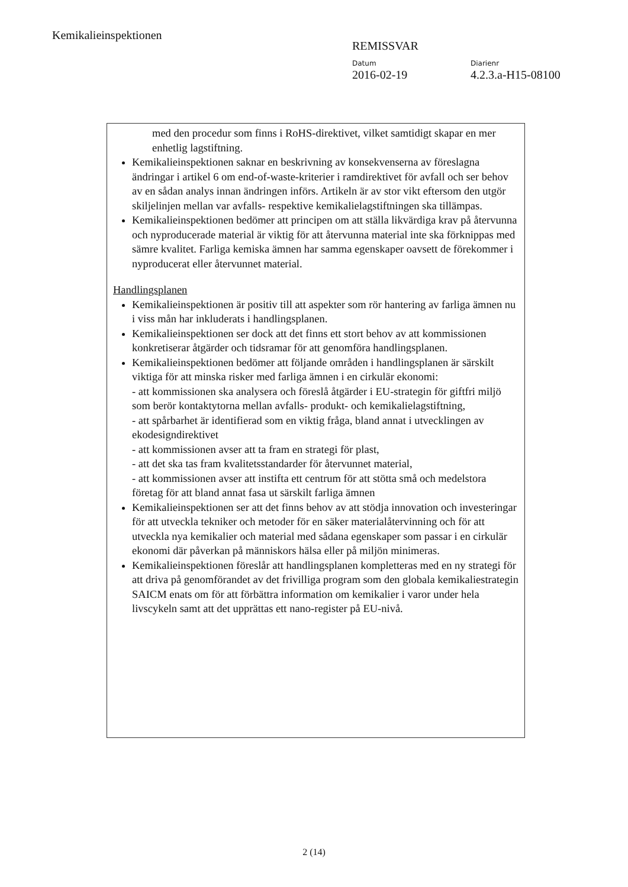Kemikalieinspektionen
REMISSVAR
Datum
2016-02-19
Diarienr
4.2.3.a-H15-08100
med den procedur som finns i RoHS-direktivet, vilket samtidigt skapar en mer enhetlig lagstiftning.
Kemikalieinspektionen saknar en beskrivning av konsekvenserna av föreslagna ändringar i artikel 6 om end-of-waste-kriterier i ramdirektivet för avfall och ser behov av en sådan analys innan ändringen införs. Artikeln är av stor vikt eftersom den utgör skiljelinjen mellan var avfalls- respektive kemikalielagstiftningen ska tillämpas.
Kemikalieinspektionen bedömer att principen om att ställa likvärdiga krav på återvunna och nyproducerade material är viktig för att återvunna material inte ska förknippas med sämre kvalitet. Farliga kemiska ämnen har samma egenskaper oavsett de förekommer i nyproducerat eller återvunnet material.
Handlingsplanen
Kemikalieinspektionen är positiv till att aspekter som rör hantering av farliga ämnen nu i viss mån har inkluderats i handlingsplanen.
Kemikalieinspektionen ser dock att det finns ett stort behov av att kommissionen konkretiserar åtgärder och tidsramar för att genomföra handlingsplanen.
Kemikalieinspektionen bedömer att följande områden i handlingsplanen är särskilt viktiga för att minska risker med farliga ämnen i en cirkulär ekonomi:
- att kommissionen ska analysera och föreslå åtgärder i EU-strategin för giftfri miljö som berör kontaktytorna mellan avfalls- produkt- och kemikalielagstiftning,
- att spårbarhet är identifierad som en viktig fråga, bland annat i utvecklingen av ekodesigndirektivet
- att kommissionen avser att ta fram en strategi för plast,
- att det ska tas fram kvalitetsstandarder för återvunnet material,
- att kommissionen avser att instifta ett centrum för att stötta små och medelstora företag för att bland annat fasa ut särskilt farliga ämnen
Kemikalieinspektionen ser att det finns behov av att stödja innovation och investeringar för att utveckla tekniker och metoder för en säker materialåtervinning och för att utveckla nya kemikalier och material med sådana egenskaper som passar i en cirkulär ekonomi där påverkan på människors hälsa eller på miljön minimeras.
Kemikalieinspektionen föreslår att handlingsplanen kompletteras med en ny strategi för att driva på genomförandet av det frivilliga program som den globala kemikaliestrategin SAICM enats om för att förbättra information om kemikalier i varor under hela livscykeln samt att det upprättas ett nano-register på EU-nivå.
2 (14)